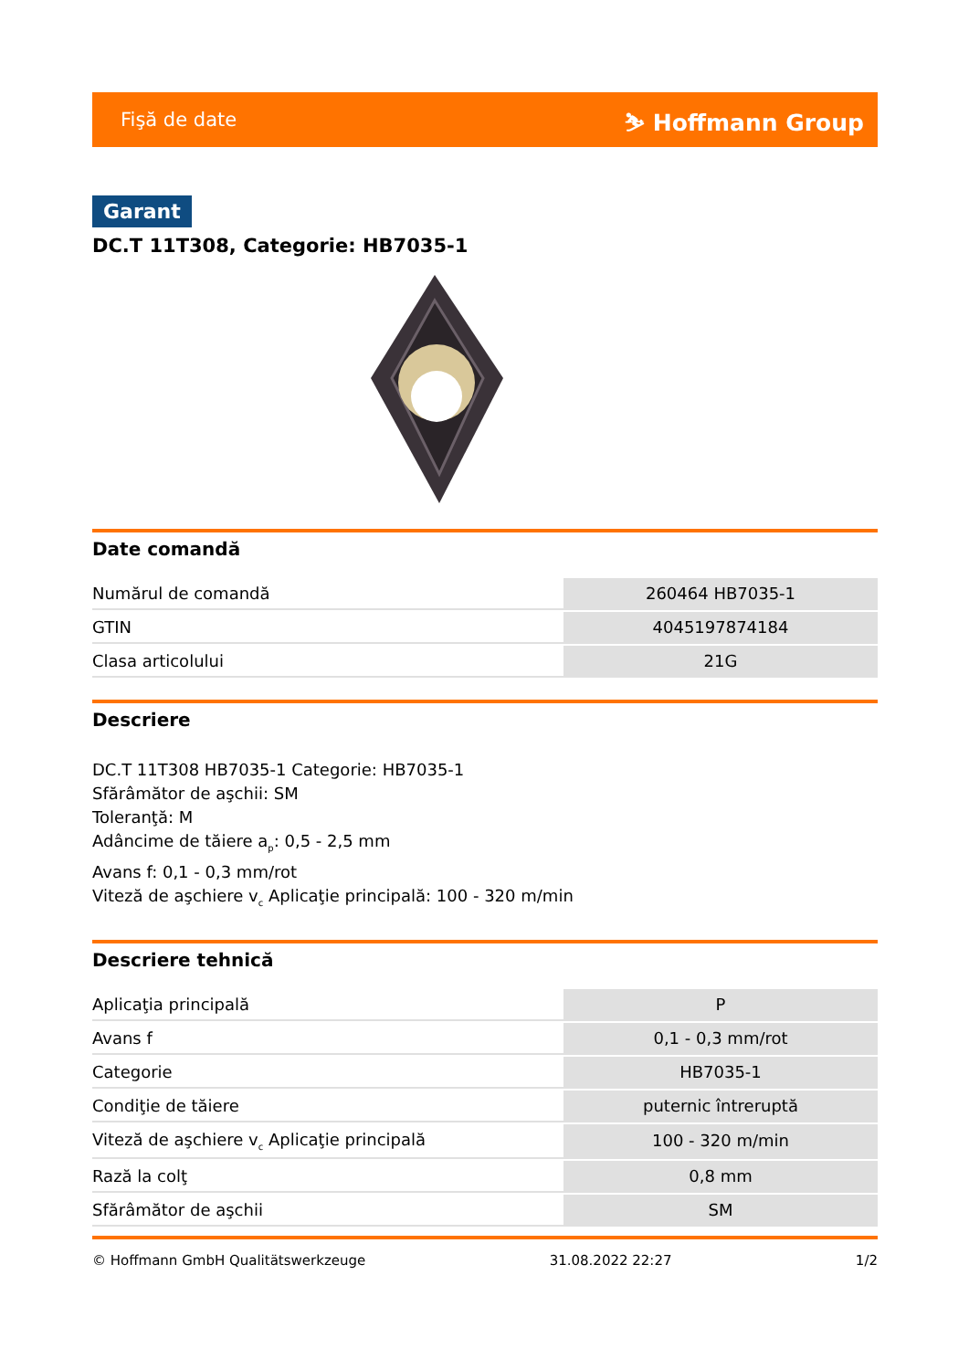Fişă de date ⛷ Hoffmann Group
Garant
DC.T 11T308, Categorie: HB7035-1
Date comandă
| Numărul de comandă | 260464 HB7035-1 |
| GTIN | 4045197874184 |
| Clasa articolului | 21G |
Descriere
DC.T 11T308 HB7035-1 Categorie: HB7035-1
Sfărâmător de aşchii: SM
Toleranţă: M
Adâncime de tăiere a<sub>p</sub>: 0,5 - 2,5 mm
Avans f: 0,1 - 0,3 mm/rot
Viteză de aşchiere v<sub>c</sub> Aplicaţie principală: 100 - 320 m/min
Descriere tehnică
| Aplicaţia principală | P |
| Avans f | 0,1 - 0,3 mm/rot |
| Categorie | HB7035-1 |
| Condiţie de tăiere | puternic întreruptă |
| Viteză de aşchiere v<sub>c</sub> Aplicaţie principală | 100 - 320 m/min |
| Rază la colţ | 0,8 mm |
| Sfărâmător de aşchii | SM |
© Hoffmann GmbH Qualitätswerkzeuge 31.08.2022 22:27 1/2